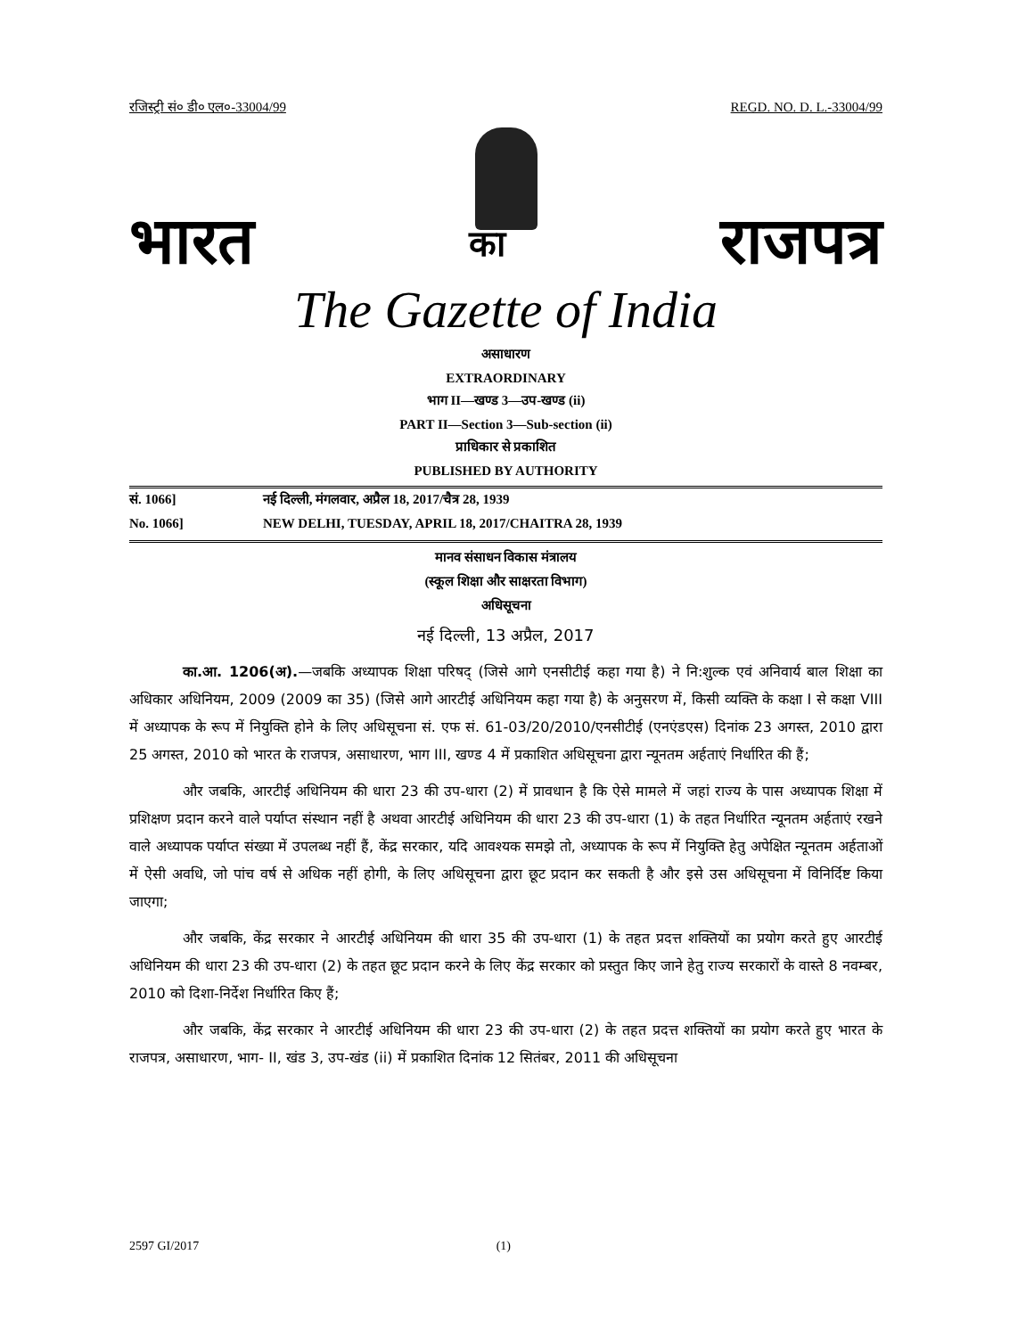रजिस्ट्री सं० डी० एल०-33004/99 REGD. NO. D. L.-33004/99
भारत का राजपत्र
The Gazette of India
असाधारण
EXTRAORDINARY
भाग II—खण्ड 3—उप-खण्ड (ii)
PART II—Section 3—Sub-section (ii)
प्राधिकार से प्रकाशित
PUBLISHED BY AUTHORITY
सं. 1066] नई दिल्ली, मंगलवार, अप्रैल 18, 2017/चैत्र 28, 1939
No. 1066] NEW DELHI, TUESDAY, APRIL 18, 2017/CHAITRA 28, 1939
मानव संसाधन विकास मंत्रालय
(स्कूल शिक्षा और साक्षरता विभाग)
अधिसूचना
नई दिल्ली, 13 अप्रैल, 2017
का.आ. 1206(अ).—जबकि अध्यापक शिक्षा परिषद् (जिसे आगे एनसीटीई कहा गया है) ने नि:शुल्क एवं अनिवार्य बाल शिक्षा का अधिकार अधिनियम, 2009 (2009 का 35) (जिसे आगे आरटीई अधिनियम कहा गया है) के अनुसरण में, किसी व्यक्ति के कक्षा I से कक्षा VIII में अध्यापक के रूप में नियुक्ति होने के लिए अधिसूचना सं. एफ सं. 61-03/20/2010/एनसीटीई (एनएंडएस) दिनांक 23 अगस्त, 2010 द्वारा 25 अगस्त, 2010 को भारत के राजपत्र, असाधारण, भाग III, खण्ड 4 में प्रकाशित अधिसूचना द्वारा न्यूनतम अर्हताएं निर्धारित की हैं;
और जबकि, आरटीई अधिनियम की धारा 23 की उप-धारा (2) में प्रावधान है कि ऐसे मामले में जहां राज्य के पास अध्यापक शिक्षा में प्रशिक्षण प्रदान करने वाले पर्याप्त संस्थान नहीं है अथवा आरटीई अधिनियम की धारा 23 की उप-धारा (1) के तहत निर्धारित न्यूनतम अर्हताएं रखने वाले अध्यापक पर्याप्त संख्या में उपलब्ध नहीं हैं, केंद्र सरकार, यदि आवश्यक समझे तो, अध्यापक के रूप में नियुक्ति हेतु अपेक्षित न्यूनतम अर्हताओं में ऐसी अवधि, जो पांच वर्ष से अधिक नहीं होगी, के लिए अधिसूचना द्वारा छूट प्रदान कर सकती है और इसे उस अधिसूचना में विनिर्दिष्ट किया जाएगा;
और जबकि, केंद्र सरकार ने आरटीई अधिनियम की धारा 35 की उप-धारा (1) के तहत प्रदत्त शक्तियों का प्रयोग करते हुए आरटीई अधिनियम की धारा 23 की उप-धारा (2) के तहत छूट प्रदान करने के लिए केंद्र सरकार को प्रस्तुत किए जाने हेतु राज्य सरकारों के वास्ते 8 नवम्बर, 2010 को दिशा-निर्देश निर्धारित किए हैं;
और जबकि, केंद्र सरकार ने आरटीई अधिनियम की धारा 23 की उप-धारा (2) के तहत प्रदत्त शक्तियों का प्रयोग करते हुए भारत के राजपत्र, असाधारण, भाग- II, खंड 3, उप-खंड (ii) में प्रकाशित दिनांक 12 सितंबर, 2011 की अधिसूचना
2597 GI/2017 (1)